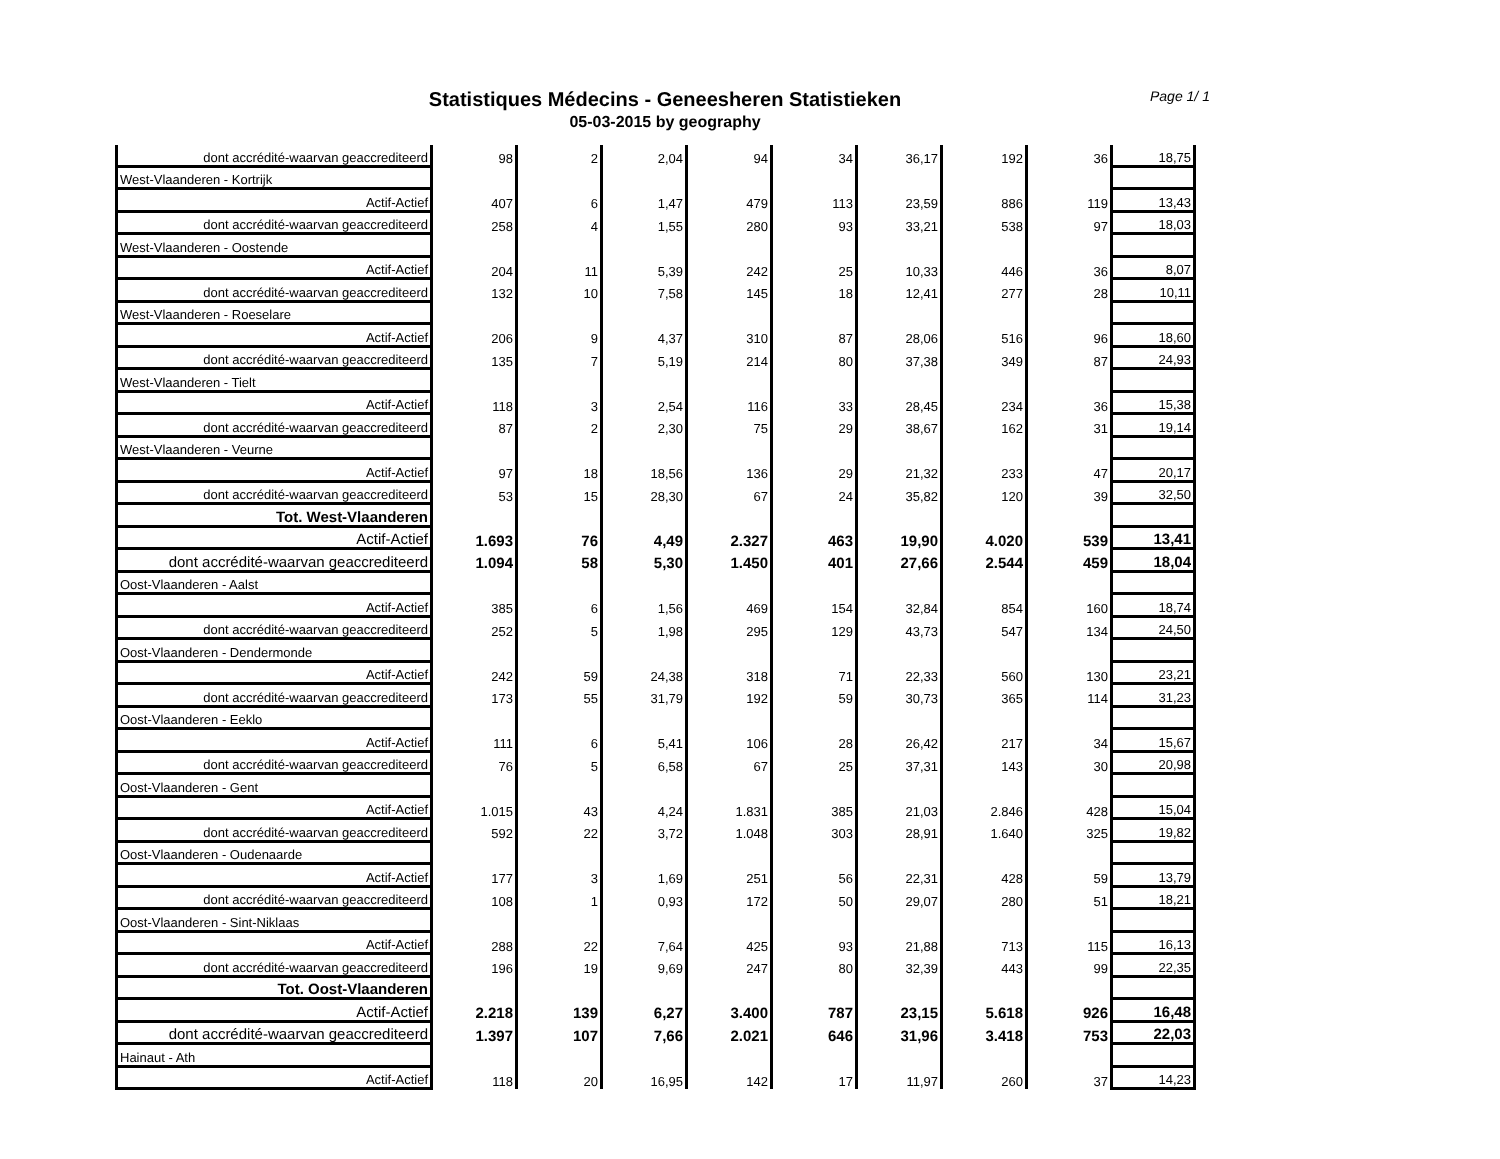Statistiques Médecins - Geneesheren Statistieken
05-03-2015 by geography
Page 1/ 1
| dont accrédité-waarvan geaccrediteerd | 98 | 2 | 2,04 | 94 | 34 | 36,17 | 192 | 36 | 18,75 |
| West-Vlaanderen - Kortrijk | | | | | | | | | |
| Actif-Actief | 407 | 6 | 1,47 | 479 | 113 | 23,59 | 886 | 119 | 13,43 |
| dont accrédité-waarvan geaccrediteerd | 258 | 4 | 1,55 | 280 | 93 | 33,21 | 538 | 97 | 18,03 |
| West-Vlaanderen - Oostende | | | | | | | | | |
| Actif-Actief | 204 | 11 | 5,39 | 242 | 25 | 10,33 | 446 | 36 | 8,07 |
| dont accrédité-waarvan geaccrediteerd | 132 | 10 | 7,58 | 145 | 18 | 12,41 | 277 | 28 | 10,11 |
| West-Vlaanderen - Roeselare | | | | | | | | | |
| Actif-Actief | 206 | 9 | 4,37 | 310 | 87 | 28,06 | 516 | 96 | 18,60 |
| dont accrédité-waarvan geaccrediteerd | 135 | 7 | 5,19 | 214 | 80 | 37,38 | 349 | 87 | 24,93 |
| West-Vlaanderen - Tielt | | | | | | | | | |
| Actif-Actief | 118 | 3 | 2,54 | 116 | 33 | 28,45 | 234 | 36 | 15,38 |
| dont accrédité-waarvan geaccrediteerd | 87 | 2 | 2,30 | 75 | 29 | 38,67 | 162 | 31 | 19,14 |
| West-Vlaanderen - Veurne | | | | | | | | | |
| Actif-Actief | 97 | 18 | 18,56 | 136 | 29 | 21,32 | 233 | 47 | 20,17 |
| dont accrédité-waarvan geaccrediteerd | 53 | 15 | 28,30 | 67 | 24 | 35,82 | 120 | 39 | 32,50 |
| Tot. West-Vlaanderen | | | | | | | | | |
| Actif-Actief | 1.693 | 76 | 4,49 | 2.327 | 463 | 19,90 | 4.020 | 539 | 13,41 |
| dont accrédité-waarvan geaccrediteerd | 1.094 | 58 | 5,30 | 1.450 | 401 | 27,66 | 2.544 | 459 | 18,04 |
| Oost-Vlaanderen - Aalst | | | | | | | | | |
| Actif-Actief | 385 | 6 | 1,56 | 469 | 154 | 32,84 | 854 | 160 | 18,74 |
| dont accrédité-waarvan geaccrediteerd | 252 | 5 | 1,98 | 295 | 129 | 43,73 | 547 | 134 | 24,50 |
| Oost-Vlaanderen - Dendermonde | | | | | | | | | |
| Actif-Actief | 242 | 59 | 24,38 | 318 | 71 | 22,33 | 560 | 130 | 23,21 |
| dont accrédité-waarvan geaccrediteerd | 173 | 55 | 31,79 | 192 | 59 | 30,73 | 365 | 114 | 31,23 |
| Oost-Vlaanderen - Eeklo | | | | | | | | | |
| Actif-Actief | 111 | 6 | 5,41 | 106 | 28 | 26,42 | 217 | 34 | 15,67 |
| dont accrédité-waarvan geaccrediteerd | 76 | 5 | 6,58 | 67 | 25 | 37,31 | 143 | 30 | 20,98 |
| Oost-Vlaanderen - Gent | | | | | | | | | |
| Actif-Actief | 1.015 | 43 | 4,24 | 1.831 | 385 | 21,03 | 2.846 | 428 | 15,04 |
| dont accrédité-waarvan geaccrediteerd | 592 | 22 | 3,72 | 1.048 | 303 | 28,91 | 1.640 | 325 | 19,82 |
| Oost-Vlaanderen - Oudenaarde | | | | | | | | | |
| Actif-Actief | 177 | 3 | 1,69 | 251 | 56 | 22,31 | 428 | 59 | 13,79 |
| dont accrédité-waarvan geaccrediteerd | 108 | 1 | 0,93 | 172 | 50 | 29,07 | 280 | 51 | 18,21 |
| Oost-Vlaanderen - Sint-Niklaas | | | | | | | | | |
| Actif-Actief | 288 | 22 | 7,64 | 425 | 93 | 21,88 | 713 | 115 | 16,13 |
| dont accrédité-waarvan geaccrediteerd | 196 | 19 | 9,69 | 247 | 80 | 32,39 | 443 | 99 | 22,35 |
| Tot. Oost-Vlaanderen | | | | | | | | | |
| Actif-Actief | 2.218 | 139 | 6,27 | 3.400 | 787 | 23,15 | 5.618 | 926 | 16,48 |
| dont accrédité-waarvan geaccrediteerd | 1.397 | 107 | 7,66 | 2.021 | 646 | 31,96 | 3.418 | 753 | 22,03 |
| Hainaut - Ath | | | | | | | | | |
| Actif-Actief | 118 | 20 | 16,95 | 142 | 17 | 11,97 | 260 | 37 | 14,23 |